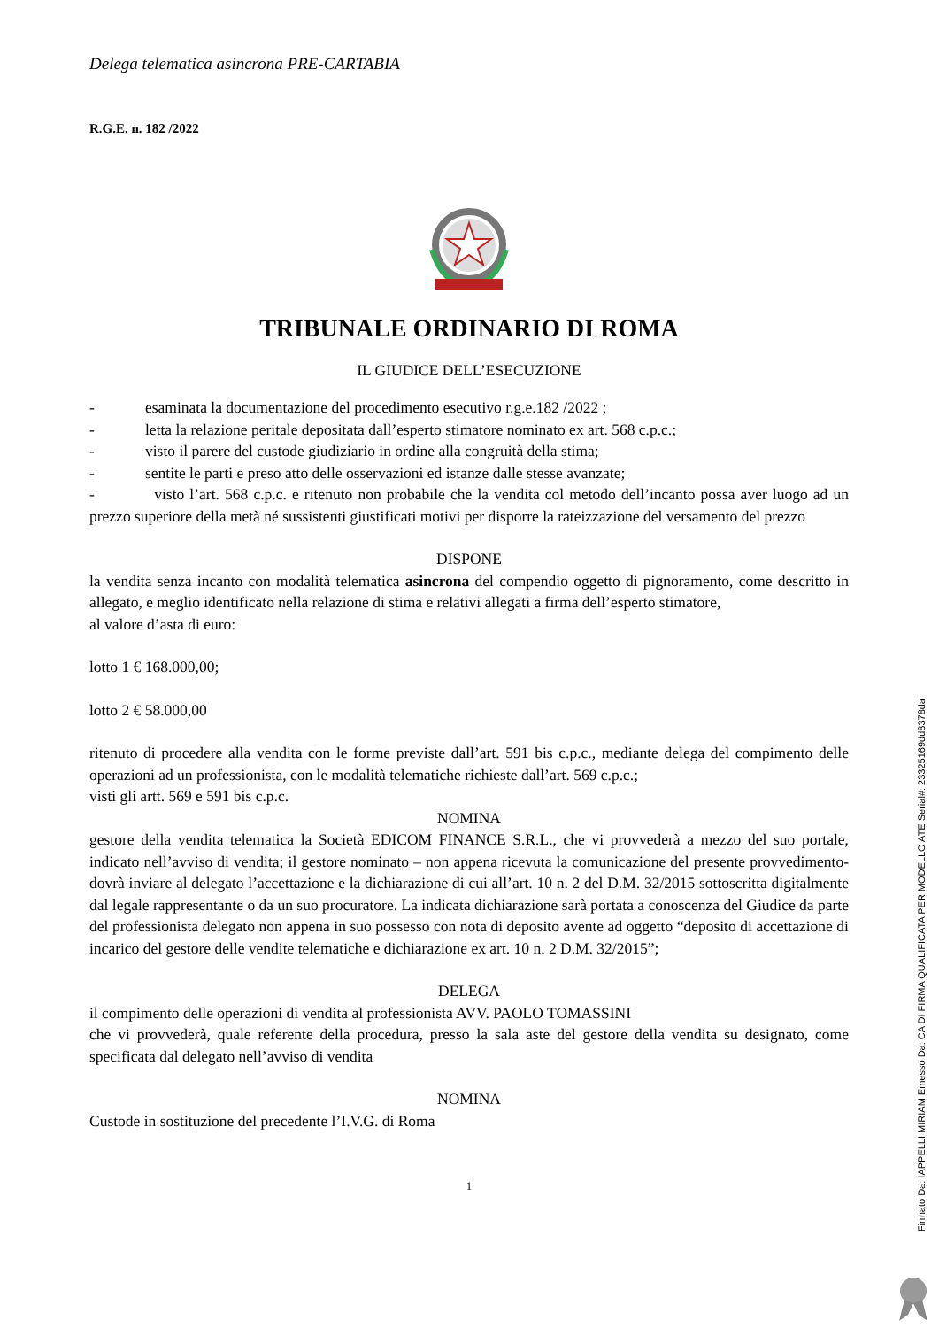Delega telematica asincrona PRE-CARTABIA
R.G.E. n. 182 /2022
TRIBUNALE ORDINARIO DI ROMA
IL GIUDICE DELL’ESECUZIONE
- esaminata la documentazione del procedimento esecutivo r.g.e.182 /2022 ;
- letta la relazione peritale depositata dall’esperto stimatore nominato ex art. 568 c.p.c.;
- visto il parere del custode giudiziario in ordine alla congruità della stima;
- sentite le parti e preso atto delle osservazioni ed istanze dalle stesse avanzate;
- visto l’art. 568 c.p.c. e ritenuto non probabile che la vendita col metodo dell’incanto possa aver luogo ad un prezzo superiore della metà né sussistenti giustificati motivi per disporre la rateizzazione del versamento del prezzo
DISPONE
la vendita senza incanto con modalità telematica asincrona del compendio oggetto di pignoramento, come descritto in allegato, e meglio identificato nella relazione di stima e relativi allegati a firma dell’esperto stimatore,
al valore d’asta di euro:
lotto 1 € 168.000,00;
lotto 2 € 58.000,00
ritenuto di procedere alla vendita con le forme previste dall’art. 591 bis c.p.c., mediante delega del compimento delle operazioni ad un professionista, con le modalità telematiche richieste dall’art. 569 c.p.c.;
visti gli artt. 569 e 591 bis c.p.c.
NOMINA
gestore della vendita telematica la Società EDICOM FINANCE S.R.L., che vi provvederà a mezzo del suo portale, indicato nell’avviso di vendita; il gestore nominato – non appena ricevuta la comunicazione del presente provvedimento- dovrà inviare al delegato l’accettazione e la dichiarazione di cui all’art. 10 n. 2 del D.M. 32/2015 sottoscritta digitalmente dal legale rappresentante o da un suo procuratore. La indicata dichiarazione sarà portata a conoscenza del Giudice da parte del professionista delegato non appena in suo possesso con nota di deposito avente ad oggetto “deposito di accettazione di incarico del gestore delle vendite telematiche e dichiarazione ex art. 10 n. 2 D.M. 32/2015”;
DELEGA
il compimento delle operazioni di vendita al professionista AVV. PAOLO TOMASSINI
che vi provvederà, quale referente della procedura, presso la sala aste del gestore della vendita su designato, come specificata dal delegato nell’avviso di vendita
NOMINA
Custode in sostituzione del precedente l’I.V.G. di Roma
1
Firmato Da: IAPPELLI MIRIAM Emesso Da: CA DI FIRMA QUALIFICATA PER MODELLO ATE Serial#: 23325169dd8378da